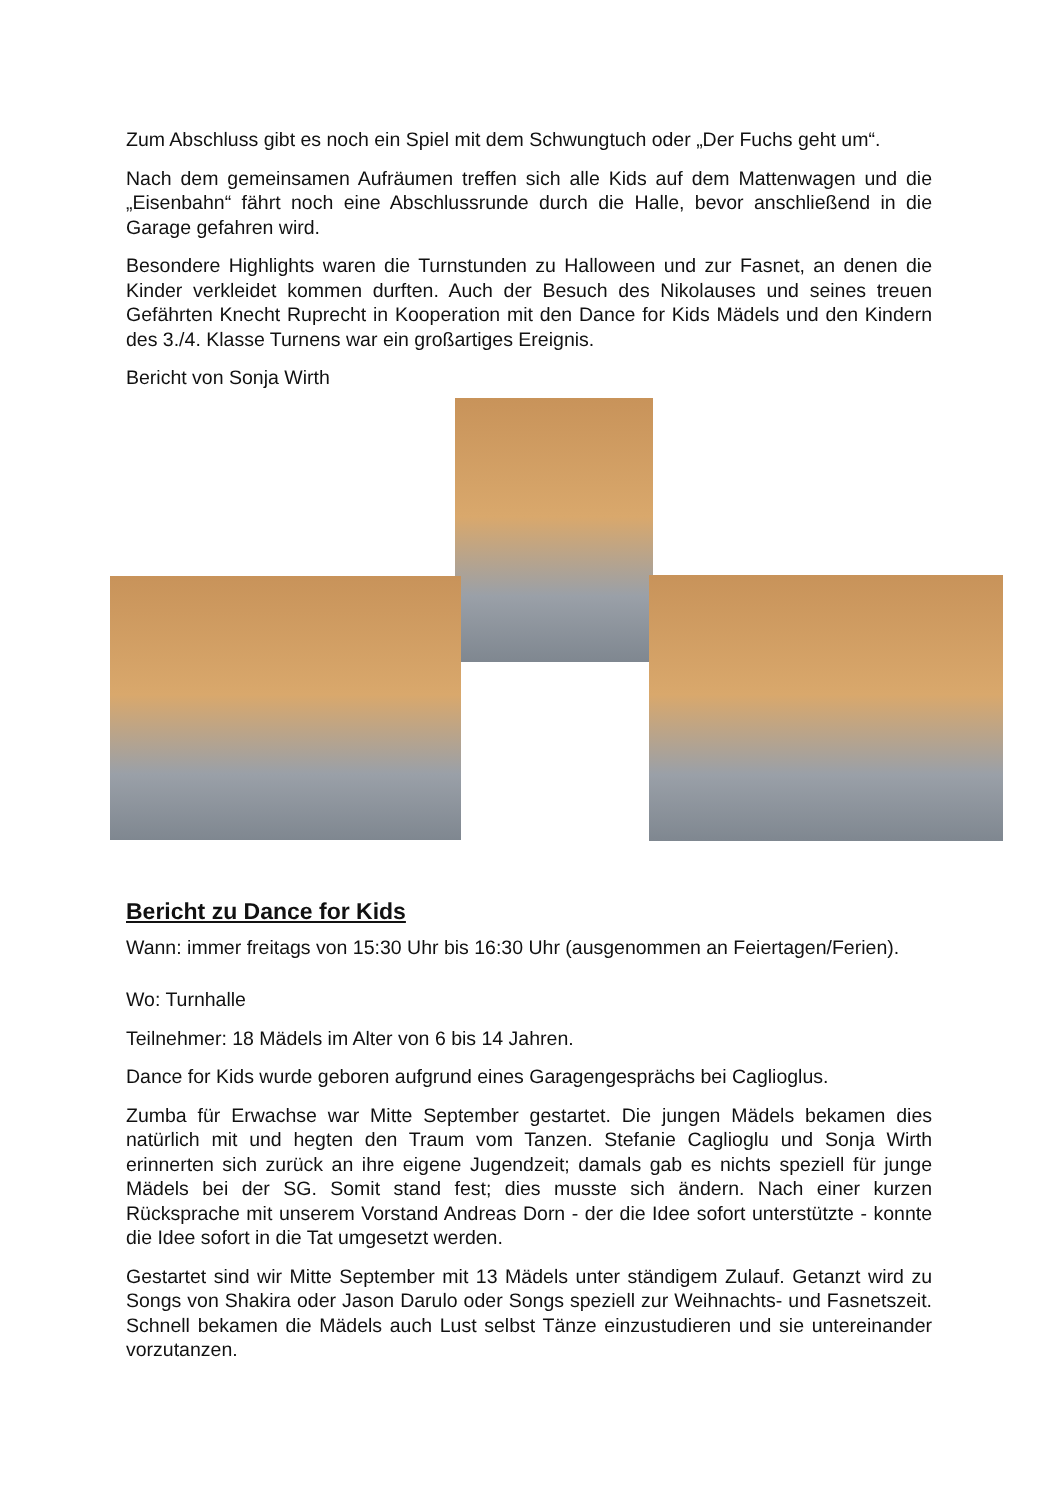Zum Abschluss gibt es noch ein Spiel mit dem Schwungtuch oder „Der Fuchs geht um“.
Nach dem gemeinsamen Aufräumen treffen sich alle Kids auf dem Mattenwagen und die „Eisenbahn“ fährt noch eine Abschlussrunde durch die Halle, bevor anschließend in die Garage gefahren wird.
Besondere Highlights waren die Turnstunden zu Halloween und zur Fasnet, an denen die Kinder verkleidet kommen durften. Auch der Besuch des Nikolauses und seines treuen Gefährten Knecht Ruprecht in Kooperation mit den Dance for Kids Mädels und den Kindern des 3./4. Klasse Turnens war ein großartiges Ereignis.
Bericht von Sonja Wirth
Bericht zu Dance for Kids
Wann: immer freitags von 15:30 Uhr bis 16:30 Uhr (ausgenommen an Feiertagen/Ferien).
Wo: Turnhalle
Teilnehmer: 18 Mädels im Alter von 6 bis 14 Jahren.
Dance for Kids wurde geboren aufgrund eines Garagengesprächs bei Caglioglus.
Zumba für Erwachse war Mitte September gestartet. Die jungen Mädels bekamen dies natürlich mit und hegten den Traum vom Tanzen. Stefanie Caglioglu und Sonja Wirth erinnerten sich zurück an ihre eigene Jugendzeit; damals gab es nichts speziell für junge Mädels bei der SG. Somit stand fest; dies musste sich ändern. Nach einer kurzen Rücksprache mit unserem Vorstand Andreas Dorn - der die Idee sofort unterstützte - konnte die Idee sofort in die Tat umgesetzt werden.
Gestartet sind wir Mitte September mit 13 Mädels unter ständigem Zulauf. Getanzt wird zu Songs von Shakira oder Jason Darulo oder Songs speziell zur Weihnachts- und Fasnetszeit. Schnell bekamen die Mädels auch Lust selbst Tänze einzustudieren und sie untereinander vorzutanzen.